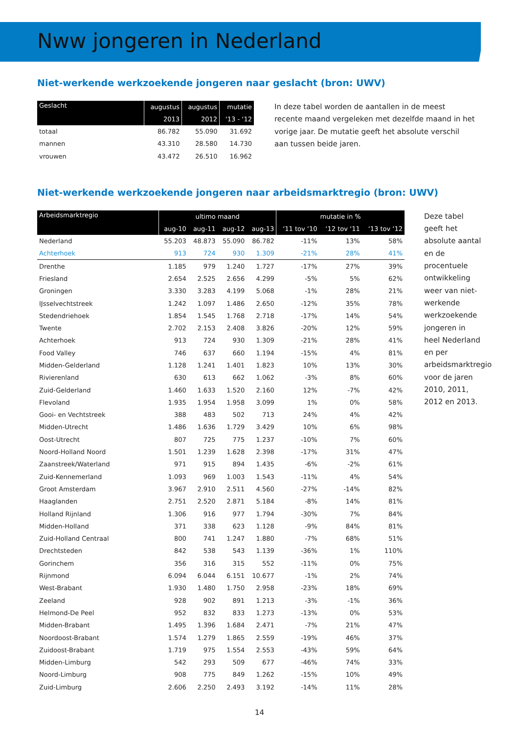Nww jongeren in Nederland
Niet-werkende werkzoekende jongeren naar geslacht (bron: UWV)
| Geslacht | augustus | augustus | mutatie |
| --- | --- | --- | --- |
| | 2013 | 2012 | ‘13 - ‘12 |
| totaal | 86.782 | 55.090 | 31.692 |
| mannen | 43.310 | 28.580 | 14.730 |
| vrouwen | 43.472 | 26.510 | 16.962 |
In deze tabel worden de aantallen in de meest recente maand vergeleken met dezelfde maand in het vorige jaar. De mutatie geeft het absolute verschil aan tussen beide jaren.
Niet-werkende werkzoekende jongeren naar arbeidsmarktregio (bron: UWV)
| Arbeidsmarktregio | ultimo maand | | | | mutatie in % | | |
| --- | --- | --- | --- | --- | --- | --- | --- |
| | aug-10 | aug-11 | aug-12 | aug-13 | ‘11 tov ‘10 | ‘12 tov ‘11 | ‘13 tov ‘12 |
| Nederland | 55.203 | 48.873 | 55.090 | 86.782 | -11% | 13% | 58% |
| Achterhoek | 913 | 724 | 930 | 1.309 | -21% | 28% | 41% |
| Drenthe | 1.185 | 979 | 1.240 | 1.727 | -17% | 27% | 39% |
| Friesland | 2.654 | 2.525 | 2.656 | 4.299 | -5% | 5% | 62% |
| Groningen | 3.330 | 3.283 | 4.199 | 5.068 | -1% | 28% | 21% |
| IJsselvechtstreek | 1.242 | 1.097 | 1.486 | 2.650 | -12% | 35% | 78% |
| Stedendriehoek | 1.854 | 1.545 | 1.768 | 2.718 | -17% | 14% | 54% |
| Twente | 2.702 | 2.153 | 2.408 | 3.826 | -20% | 12% | 59% |
| Achterhoek | 913 | 724 | 930 | 1.309 | -21% | 28% | 41% |
| Food Valley | 746 | 637 | 660 | 1.194 | -15% | 4% | 81% |
| Midden-Gelderland | 1.128 | 1.241 | 1.401 | 1.823 | 10% | 13% | 30% |
| Rivierenland | 630 | 613 | 662 | 1.062 | -3% | 8% | 60% |
| Zuid-Gelderland | 1.460 | 1.633 | 1.520 | 2.160 | 12% | -7% | 42% |
| Flevoland | 1.935 | 1.954 | 1.958 | 3.099 | 1% | 0% | 58% |
| Gooi- en Vechtstreek | 388 | 483 | 502 | 713 | 24% | 4% | 42% |
| Midden-Utrecht | 1.486 | 1.636 | 1.729 | 3.429 | 10% | 6% | 98% |
| Oost-Utrecht | 807 | 725 | 775 | 1.237 | -10% | 7% | 60% |
| Noord-Holland Noord | 1.501 | 1.239 | 1.628 | 2.398 | -17% | 31% | 47% |
| Zaanstreek/Waterland | 971 | 915 | 894 | 1.435 | -6% | -2% | 61% |
| Zuid-Kennemerland | 1.093 | 969 | 1.003 | 1.543 | -11% | 4% | 54% |
| Groot Amsterdam | 3.967 | 2.910 | 2.511 | 4.560 | -27% | -14% | 82% |
| Haaglanden | 2.751 | 2.520 | 2.871 | 5.184 | -8% | 14% | 81% |
| Holland Rijnland | 1.306 | 916 | 977 | 1.794 | -30% | 7% | 84% |
| Midden-Holland | 371 | 338 | 623 | 1.128 | -9% | 84% | 81% |
| Zuid-Holland Centraal | 800 | 741 | 1.247 | 1.880 | -7% | 68% | 51% |
| Drechtsteden | 842 | 538 | 543 | 1.139 | -36% | 1% | 110% |
| Gorinchem | 356 | 316 | 315 | 552 | -11% | 0% | 75% |
| Rijnmond | 6.094 | 6.044 | 6.151 | 10.677 | -1% | 2% | 74% |
| West-Brabant | 1.930 | 1.480 | 1.750 | 2.958 | -23% | 18% | 69% |
| Zeeland | 928 | 902 | 891 | 1.213 | -3% | -1% | 36% |
| Helmond-De Peel | 952 | 832 | 833 | 1.273 | -13% | 0% | 53% |
| Midden-Brabant | 1.495 | 1.396 | 1.684 | 2.471 | -7% | 21% | 47% |
| Noordoost-Brabant | 1.574 | 1.279 | 1.865 | 2.559 | -19% | 46% | 37% |
| Zuidoost-Brabant | 1.719 | 975 | 1.554 | 2.553 | -43% | 59% | 64% |
| Midden-Limburg | 542 | 293 | 509 | 677 | -46% | 74% | 33% |
| Noord-Limburg | 908 | 775 | 849 | 1.262 | -15% | 10% | 49% |
| Zuid-Limburg | 2.606 | 2.250 | 2.493 | 3.192 | -14% | 11% | 28% |
Deze tabel geeft het absolute aantal en de procentuele ontwikkeling weer van niet-werkende werkzoekende jongeren in heel Nederland en per arbeidsmarktregio voor de jaren 2010, 2011, 2012 en 2013.
14